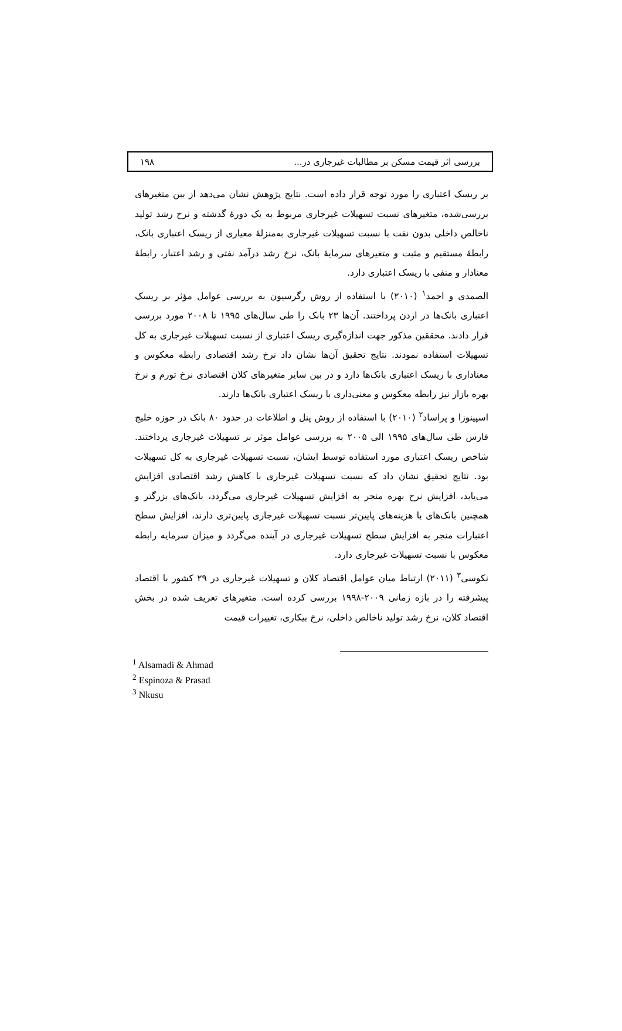بررسی اثر قیمت مسکن بر مطالبات غیرجاری در... ۱۹۸
بر ریسک اعتباری را مورد توجه قرار داده است. نتایج پژوهش نشان می‌دهد از بین متغیرهای بررسی‌شده، متغیرهای نسبت تسهیلات غیرجاری مربوط به یک دورهٔ گذشته و نرخ رشد تولید ناخالص داخلی بدون نفت با نسبت تسهیلات غیرجاری به‌منزلهٔ معیاری از ریسک اعتباری بانک، رابطهٔ مستقیم و مثبت و متغیرهای سرمایهٔ بانک، نرخ رشد درآمد نفتی و رشد اعتبار، رابطهٔ معنادار و منفی با ریسک اعتباری دارد.
الصمدی و احمد<sup>۱</sup> (۲۰۱۰) با استفاده از روش رگرسیون به بررسی عوامل مؤثر بر ریسک اعتباری بانک‌ها در اردن پرداختند. آن‌ها ۲۳ بانک را طی سال‌های ۱۹۹۵ تا ۲۰۰۸ مورد بررسی قرار دادند. محققین مذکور جهت اندازه‌گیری ریسک اعتباری از نسبت تسهیلات غیرجاری به کل تسهیلات استفاده نمودند. نتایج تحقیق آن‌ها نشان داد نرخ رشد اقتصادی رابطه معکوس و معناداری با ریسک اعتباری بانک‌ها دارد و در بین سایر متغیرهای کلان اقتصادی نرخ تورم و نرخ بهره بازار نیز رابطه معکوس و معنی‌داری با ریسک اعتباری بانک‌ها دارند.
اسپینوزا و پراساد<sup>۲</sup> (۲۰۱۰) با استفاده از روش پنل و اطلاعات در حدود ۸۰ بانک در حوزه خلیج فارس طی سال‌های ۱۹۹۵ الی ۲۰۰۵ به بررسی عوامل موثر بر تسهیلات غیرجاری پرداختند. شاخص ریسک اعتباری مورد استفاده توسط ایشان، نسبت تسهیلات غیرجاری به کل تسهیلات بود. نتایج تحقیق نشان داد که نسبت تسهیلات غیرجاری با کاهش رشد اقتصادی افزایش می‌یابد، افزایش نرخ بهره منجر به افزایش تسهیلات غیرجاری می‌گردد، بانک‌های بزرگتر و همچنین بانک‌های با هزینه‌های پایین‌تر نسبت تسهیلات غیرجاری پایین‌تری دارند، افزایش سطح اعتبارات منجر به افزایش سطح تسهیلات غیرجاری در آینده می‌گردد و میزان سرمایه رابطه معکوس با نسبت تسهیلات غیرجاری دارد.
نکوسی<sup>۳</sup> (۲۰۱۱) ارتباط میان عوامل اقتصاد کلان و تسهیلات غیرجاری در ۲۹ کشور با اقتصاد پیشرفته را در بازه زمانی ۲۰۰۹-۱۹۹۸ بررسی کرده است. متغیرهای تعریف شده در بخش اقتصاد کلان، نرخ رشد تولید ناخالص داخلی، نرخ بیکاری، تغییرات قیمت
<sup>1</sup> Alsamadi & Ahmad
<sup>2</sup> Espinoza & Prasad
<sup>3</sup> Nkusu